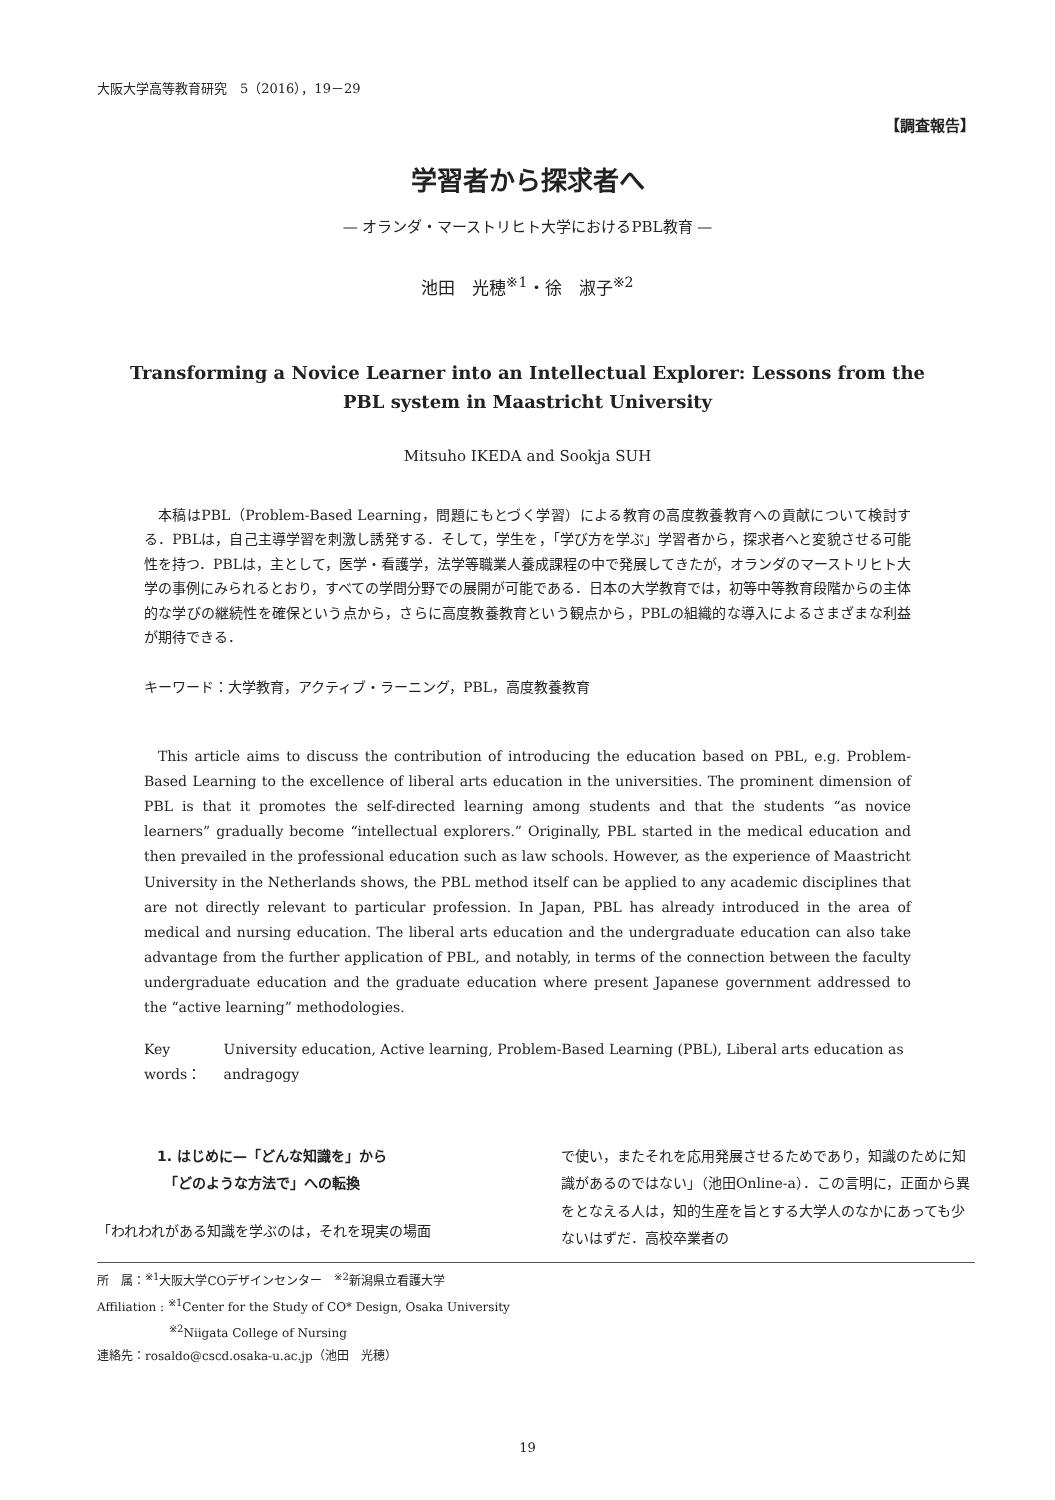大阪大学高等教育研究　5（2016），19－29
【調査報告】
学習者から探求者へ
— オランダ・マーストリヒト大学におけるPBL教育 —
池田　光穂<sup>※1</sup>・徐　淑子<sup>※2</sup>
Transforming a Novice Learner into an Intellectual Explorer: Lessons from the PBL system in Maastricht University
Mitsuho IKEDA and Sookja SUH
本稿はPBL（Problem-Based Learning，問題にもとづく学習）による教育の高度教養教育への貢献について検討する．PBLは，自己主導学習を刺激し誘発する．そして，学生を，「学び方を学ぶ」学習者から，探求者へと変貌させる可能性を持つ．PBLは，主として，医学・看護学，法学等職業人養成課程の中で発展してきたが，オランダのマーストリヒト大学の事例にみられるとおり，すべての学問分野での展開が可能である．日本の大学教育では，初等中等教育段階からの主体的な学びの継続性を確保という点から，さらに高度教養教育という観点から，PBLの組織的な導入によるさまざまな利益が期待できる．
キーワード：大学教育，アクティブ・ラーニング，PBL，高度教養教育
This article aims to discuss the contribution of introducing the education based on PBL, e.g. Problem-Based Learning to the excellence of liberal arts education in the universities. The prominent dimension of PBL is that it promotes the self-directed learning among students and that the students “as novice learners” gradually become “intellectual explorers.” Originally, PBL started in the medical education and then prevailed in the professional education such as law schools. However, as the experience of Maastricht University in the Netherlands shows, the PBL method itself can be applied to any academic disciplines that are not directly relevant to particular profession. In Japan, PBL has already introduced in the area of medical and nursing education. The liberal arts education and the undergraduate education can also take advantage from the further application of PBL, and notably, in terms of the connection between the faculty undergraduate education and the graduate education where present Japanese government addressed to the “active learning” methodologies.
Key words： University education, Active learning, Problem-Based Learning (PBL), Liberal arts education as andragogy
1. はじめに—「どんな知識を」から
　「どのような方法で」への転換
「われわれがある知識を学ぶのは，それを現実の場面
で使い，またそれを応用発展させるためであり，知識のために知識があるのではない」（池田Online-a）．この言明に，正面から異をとなえる人は，知的生産を旨とする大学人のなかにあっても少ないはずだ．高校卒業者の
所　属：<sup>※1</sup>大阪大学COデザインセンター　<sup>※2</sup>新潟県立看護大学
Affiliation : <sup>※1</sup>Center for the Study of CO* Design, Osaka University
　　　　　　<sup>※2</sup>Niigata College of Nursing
連絡先：rosaldo@cscd.osaka-u.ac.jp（池田　光穂）
19